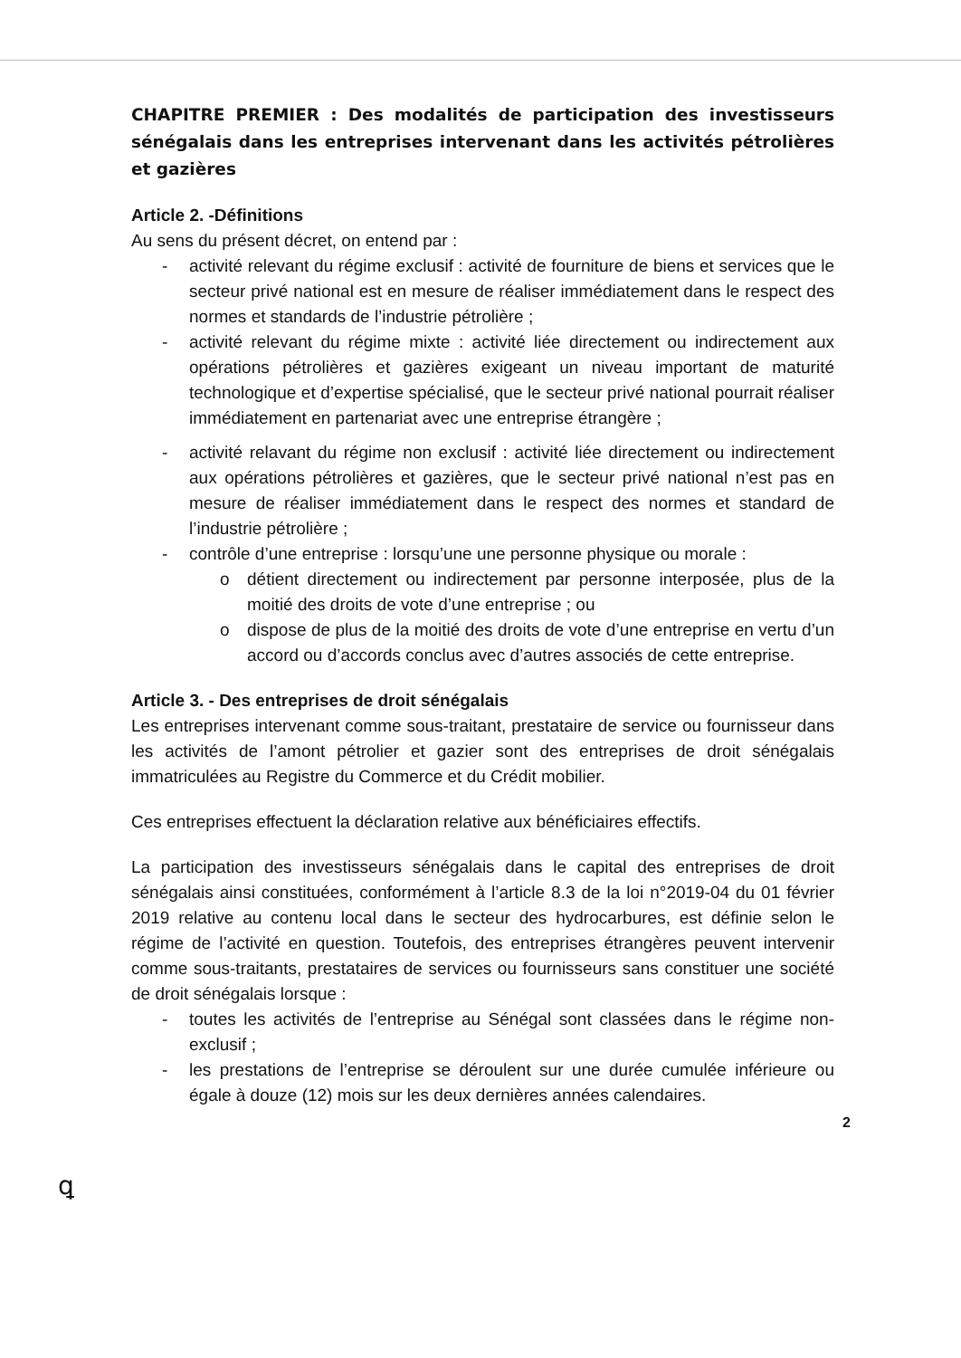CHAPITRE PREMIER : Des modalités de participation des investisseurs sénégalais dans les entreprises intervenant dans les activités pétrolières et gazières
Article 2. -Définitions
Au sens du présent décret, on entend par :
- activité relevant du régime exclusif : activité de fourniture de biens et services que le secteur privé national est en mesure de réaliser immédiatement dans le respect des normes et standards de l’industrie pétrolière ;
- activité relevant du régime mixte : activité liée directement ou indirectement aux opérations pétrolières et gazières exigeant un niveau important de maturité technologique et d’expertise spécialisé, que le secteur privé national pourrait réaliser immédiatement en partenariat avec une entreprise étrangère ;
- activité relavant du régime non exclusif : activité liée directement ou indirectement aux opérations pétrolières et gazières, que le secteur privé national n’est pas en mesure de réaliser immédiatement dans le respect des normes et standard de l’industrie pétrolière ;
- contrôle d’une entreprise : lorsqu’une une personne physique ou morale :
o détient directement ou indirectement par personne interposée, plus de la moitié des droits de vote d’une entreprise ; ou
o dispose de plus de la moitié des droits de vote d’une entreprise en vertu d’un accord ou d’accords conclus avec d’autres associés de cette entreprise.
Article 3. - Des entreprises de droit sénégalais
Les entreprises intervenant comme sous-traitant, prestataire de service ou fournisseur dans les activités de l’amont pétrolier et gazier sont des entreprises de droit sénégalais immatriculées au Registre du Commerce et du Crédit mobilier.
Ces entreprises effectuent la déclaration relative aux bénéficiaires effectifs.
La participation des investisseurs sénégalais dans le capital des entreprises de droit sénégalais ainsi constituées, conformément à l’article 8.3 de la loi n°2019-04 du 01 février 2019 relative au contenu local dans le secteur des hydrocarbures, est définie selon le régime de l’activité en question. Toutefois, des entreprises étrangères peuvent intervenir comme sous-traitants, prestataires de services ou fournisseurs sans constituer une société de droit sénégalais lorsque :
- toutes les activités de l’entreprise au Sénégal sont classées dans le régime non-exclusif ;
- les prestations de l’entreprise se déroulent sur une durée cumulée inférieure ou égale à douze (12) mois sur les deux dernières années calendaires.
2
ꝗ